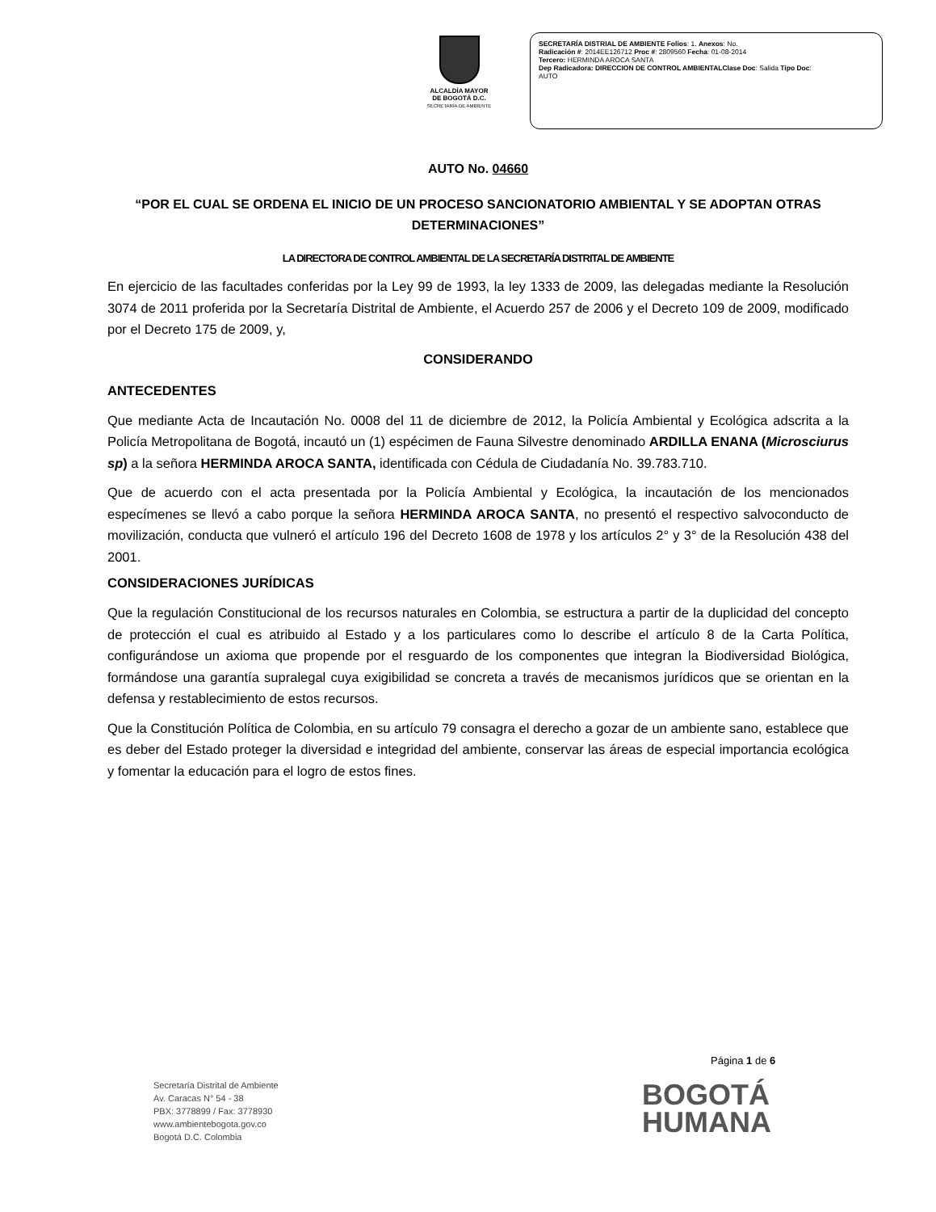ALCALDÍA MAYOR
DE BOGOTÁ D.C.
SECRETARÍA DE AMBIENTE
SECRETARÍA DISTRIAL DE AMBIENTE Folios: 1. Anexos: No.
Radicación #: 2014EE126712 Proc #: 2809560 Fecha: 01-08-2014
Tercero: HERMINDA AROCA SANTA
Dep Radicadora: DIRECCION DE CONTROL AMBIENTALClase Doc: Salida Tipo Doc:
AUTO
AUTO No. 04660
“POR EL CUAL SE ORDENA EL INICIO DE UN PROCESO SANCIONATORIO AMBIENTAL Y SE ADOPTAN OTRAS DETERMINACIONES”
LA DIRECTORA DE CONTROL AMBIENTAL DE LA SECRETARÍA DISTRITAL DE AMBIENTE
En ejercicio de las facultades conferidas por la Ley 99 de 1993, la ley 1333 de 2009, las delegadas mediante la Resolución 3074 de 2011 proferida por la Secretaría Distrital de Ambiente, el Acuerdo 257 de 2006 y el Decreto 109 de 2009, modificado por el Decreto 175 de 2009, y,
CONSIDERANDO
ANTECEDENTES
Que mediante Acta de Incautación No. 0008 del 11 de diciembre de 2012, la Policía Ambiental y Ecológica adscrita a la Policía Metropolitana de Bogotá, incautó un (1) espécimen de Fauna Silvestre denominado ARDILLA ENANA (Microsciurus sp) a la señora HERMINDA AROCA SANTA, identificada con Cédula de Ciudadanía No. 39.783.710.
Que de acuerdo con el acta presentada por la Policía Ambiental y Ecológica, la incautación de los mencionados especímenes se llevó a cabo porque la señora HERMINDA AROCA SANTA, no presentó el respectivo salvoconducto de movilización, conducta que vulneró el artículo 196 del Decreto 1608 de 1978 y los artículos 2° y 3° de la Resolución 438 del 2001.
CONSIDERACIONES JURÍDICAS
Que la regulación Constitucional de los recursos naturales en Colombia, se estructura a partir de la duplicidad del concepto de protección el cual es atribuido al Estado y a los particulares como lo describe el artículo 8 de la Carta Política, configurándose un axioma que propende por el resguardo de los componentes que integran la Biodiversidad Biológica, formándose una garantía supralegal cuya exigibilidad se concreta a través de mecanismos jurídicos que se orientan en la defensa y restablecimiento de estos recursos.
Que la Constitución Política de Colombia, en su artículo 79 consagra el derecho a gozar de un ambiente sano, establece que es deber del Estado proteger la diversidad e integridad del ambiente, conservar las áreas de especial importancia ecológica y fomentar la educación para el logro de estos fines.
Página 1 de 6
Secretaría Distrital de Ambiente
Av. Caracas N° 54 - 38
PBX: 3778899 / Fax: 3778930
www.ambientebogota.gov.co
Bogotá D.C. Colombia
BOGOTÁ
HUMANA